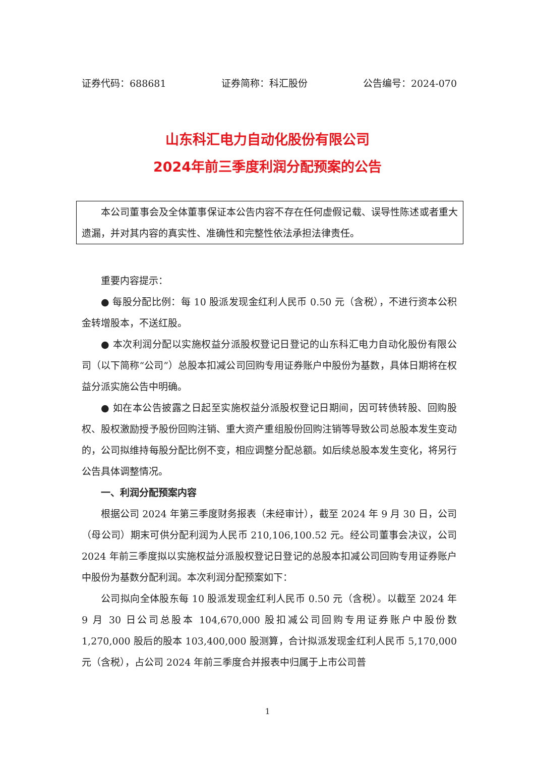证券代码：688681 证券简称：科汇股份 公告编号：2024-070
山东科汇电力自动化股份有限公司
2024年前三季度利润分配预案的公告
本公司董事会及全体董事保证本公告内容不存在任何虚假记载、误导性陈述或者重大遗漏，并对其内容的真实性、准确性和完整性依法承担法律责任。
重要内容提示：
● 每股分配比例：每 10 股派发现金红利人民币 0.50 元（含税），不进行资本公积金转增股本，不送红股。
● 本次利润分配以实施权益分派股权登记日登记的山东科汇电力自动化股份有限公司（以下简称“公司”）总股本扣减公司回购专用证券账户中股份为基数，具体日期将在权益分派实施公告中明确。
● 如在本公告披露之日起至实施权益分派股权登记日期间，因可转债转股、回购股权、股权激励授予股份回购注销、重大资产重组股份回购注销等导致公司总股本发生变动的，公司拟维持每股分配比例不变，相应调整分配总额。如后续总股本发生变化，将另行公告具体调整情况。
一、利润分配预案内容
根据公司 2024 年第三季度财务报表（未经审计），截至 2024 年 9 月 30 日，公司（母公司）期末可供分配利润为人民币 210,106,100.52 元。经公司董事会决议，公司 2024 年前三季度拟以实施权益分派股权登记日登记的总股本扣减公司回购专用证券账户中股份为基数分配利润。本次利润分配预案如下：
公司拟向全体股东每 10 股派发现金红利人民币 0.50 元（含税）。以截至 2024 年 9 月 30 日公司总股本 104,670,000 股扣减公司回购专用证券账户中股份数 1,270,000 股后的股本 103,400,000 股测算，合计拟派发现金红利人民币 5,170,000 元（含税），占公司 2024 年前三季度合并报表中归属于上市公司普
1